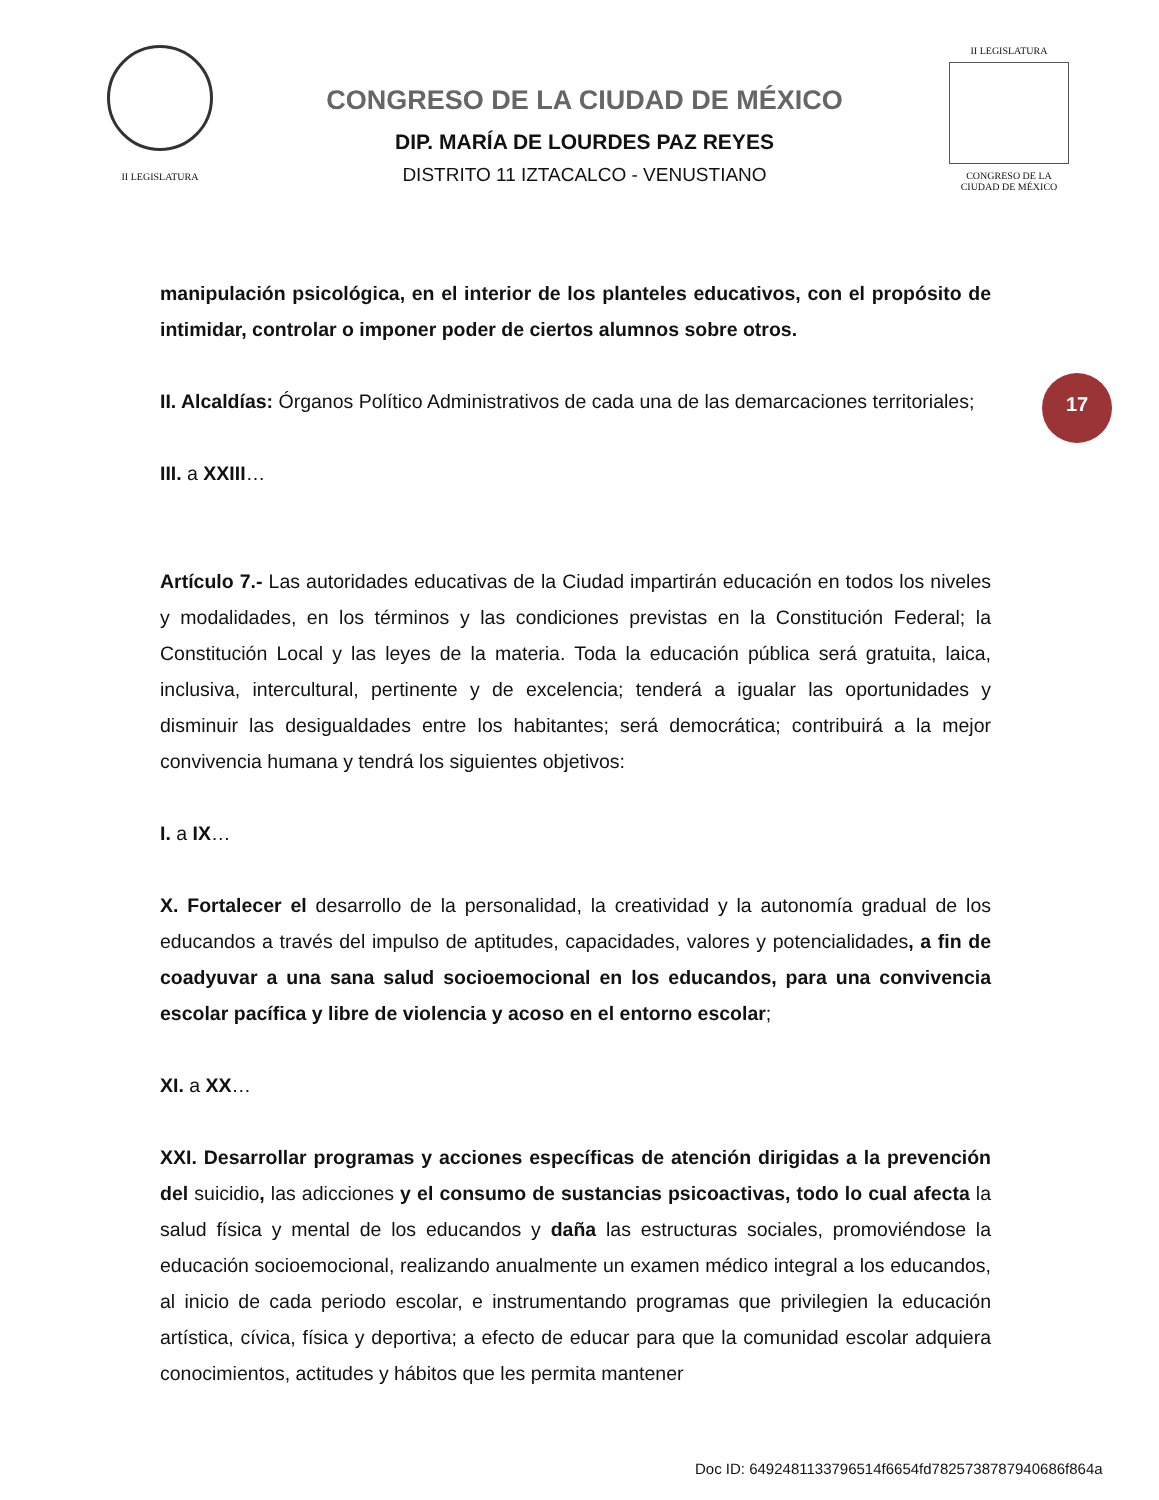II LEGISLATURA
CONGRESO DE LA CIUDAD DE MÉXICO
DIP. MARÍA DE LOURDES PAZ REYES
DISTRITO 11 IZTACALCO - VENUSTIANO
II LEGISLATURA
CONGRESO DE LA CIUDAD DE MÉXICO
17
manipulación psicológica, en el interior de los planteles educativos, con el propósito de intimidar, controlar o imponer poder de ciertos alumnos sobre otros.
II. Alcaldías: Órganos Político Administrativos de cada una de las demarcaciones territoriales;
III. a XXIII…
Artículo 7.- Las autoridades educativas de la Ciudad impartirán educación en todos los niveles y modalidades, en los términos y las condiciones previstas en la Constitución Federal; la Constitución Local y las leyes de la materia. Toda la educación pública será gratuita, laica, inclusiva, intercultural, pertinente y de excelencia; tenderá a igualar las oportunidades y disminuir las desigualdades entre los habitantes; será democrática; contribuirá a la mejor convivencia humana y tendrá los siguientes objetivos:
I. a IX…
X. Fortalecer el desarrollo de la personalidad, la creatividad y la autonomía gradual de los educandos a través del impulso de aptitudes, capacidades, valores y potencialidades, a fin de coadyuvar a una sana salud socioemocional en los educandos, para una convivencia escolar pacífica y libre de violencia y acoso en el entorno escolar;
XI. a XX…
XXI. Desarrollar programas y acciones específicas de atención dirigidas a la prevención del suicidio, las adicciones y el consumo de sustancias psicoactivas, todo lo cual afecta la salud física y mental de los educandos y daña las estructuras sociales, promoviéndose la educación socioemocional, realizando anualmente un examen médico integral a los educandos, al inicio de cada periodo escolar, e instrumentando programas que privilegien la educación artística, cívica, física y deportiva; a efecto de educar para que la comunidad escolar adquiera conocimientos, actitudes y hábitos que les permita mantener
Doc ID: 6492481133796514f6654fd7825738787940686f864a